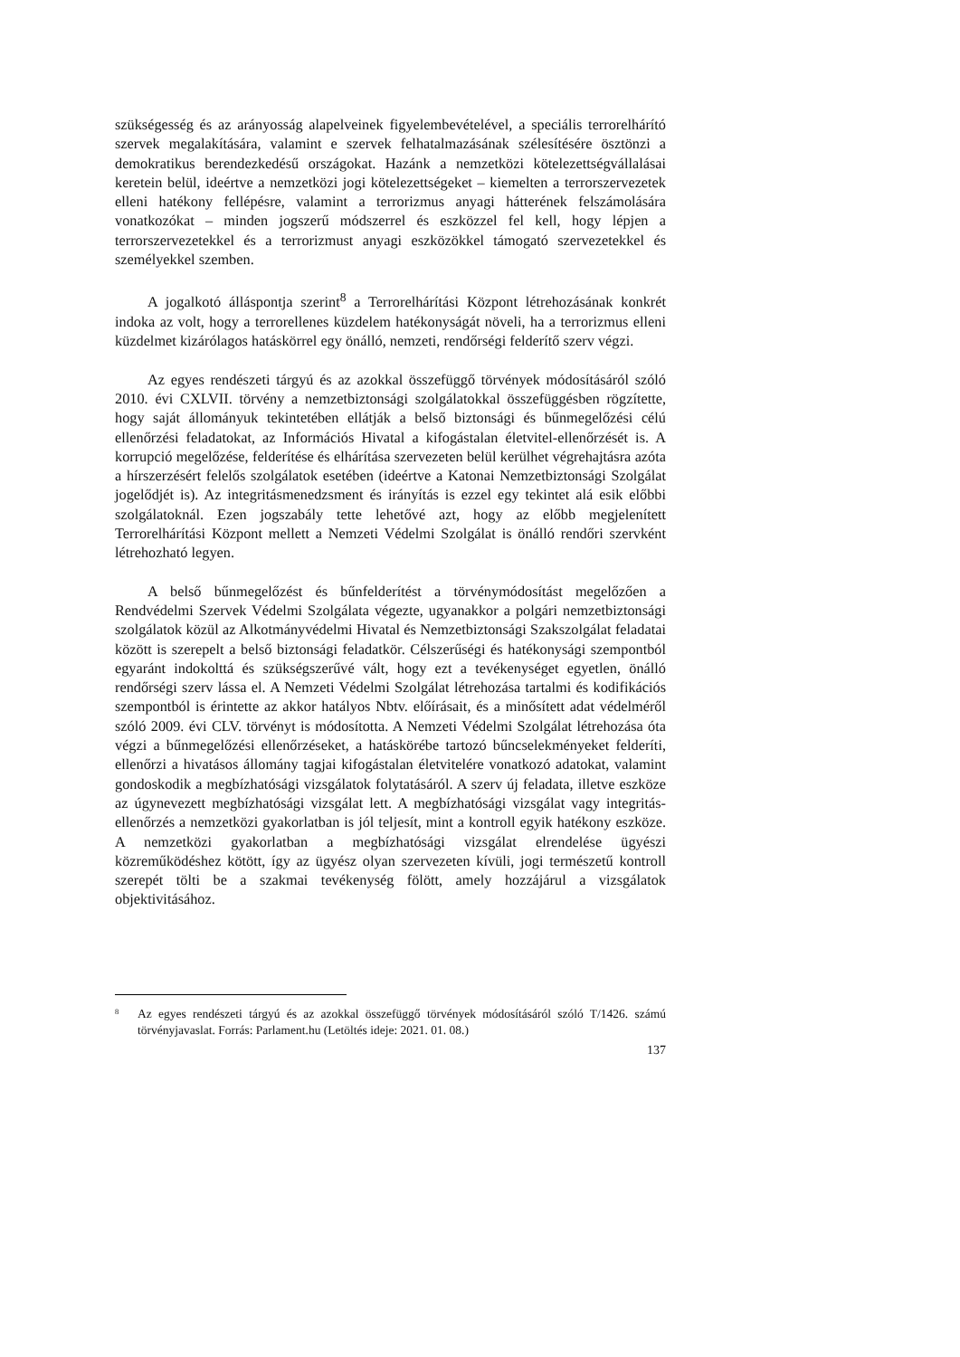szükségesség és az arányosság alapelveinek figyelembevételével, a speciális terrorelhárító szervek megalakítására, valamint e szervek felhatalmazásának szélesítésére ösztönzi a demokratikus berendezkedésű országokat. Hazánk a nemzetközi kötelezettségvállalásai keretein belül, ideértve a nemzetközi jogi kötelezettségeket – kiemelten a terrorszervezetek elleni hatékony fellépésre, valamint a terrorizmus anyagi hátterének felszámolására vonatkozókat – minden jogszerű módszerrel és eszközzel fel kell, hogy lépjen a terrorszervezetekkel és a terrorizmust anyagi eszközökkel támogató szervezetekkel és személyekkel szemben.
A jogalkotó álláspontja szerint<sup>8</sup> a Terrorelhárítási Központ létrehozásának konkrét indoka az volt, hogy a terrorellenes küzdelem hatékonyságát növeli, ha a terrorizmus elleni küzdelmet kizárólagos hatáskörrel egy önálló, nemzeti, rendőrségi felderítő szerv végzi.
Az egyes rendészeti tárgyú és az azokkal összefüggő törvények módosításáról szóló 2010. évi CXLVII. törvény a nemzetbiztonsági szolgálatokkal összefüggésben rögzítette, hogy saját állományuk tekintetében ellátják a belső biztonsági és bűnmegelőzési célú ellenőrzési feladatokat, az Információs Hivatal a kifogástalan életvitel-ellenőrzését is. A korrupció megelőzése, felderítése és elhárítása szervezeten belül kerülhet végrehajtásra azóta a hírszerzésért felelős szolgálatok esetében (ideértve a Katonai Nemzetbiztonsági Szolgálat jogelődjét is). Az integritásmenedzsment és irányítás is ezzel egy tekintet alá esik előbbi szolgálatoknál. Ezen jogszabály tette lehetővé azt, hogy az előbb megjelenített Terrorelhárítási Központ mellett a Nemzeti Védelmi Szolgálat is önálló rendőri szervként létrehozható legyen.
A belső bűnmegelőzést és bűnfelderítést a törvénymódosítást megelőzően a Rendvédelmi Szervek Védelmi Szolgálata végezte, ugyanakkor a polgári nemzetbiztonsági szolgálatok közül az Alkotmányvédelmi Hivatal és Nemzetbiztonsági Szakszolgálat feladatai között is szerepelt a belső biztonsági feladatkör. Célszerűségi és hatékonysági szempontból egyaránt indokolttá és szükségszerűvé vált, hogy ezt a tevékenységet egyetlen, önálló rendőrségi szerv lássa el. A Nemzeti Védelmi Szolgálat létrehozása tartalmi és kodifikációs szempontból is érintette az akkor hatályos Nbtv. előírásait, és a minősített adat védelméről szóló 2009. évi CLV. törvényt is módosította. A Nemzeti Védelmi Szolgálat létrehozása óta végzi a bűnmegelőzési ellenőrzéseket, a hatáskörébe tartozó bűncselekményeket felderíti, ellenőrzi a hivatásos állomány tagjai kifogástalan életvitelére vonatkozó adatokat, valamint gondoskodik a megbízhatósági vizsgálatok folytatásáról. A szerv új feladata, illetve eszköze az úgynevezett megbízhatósági vizsgálat lett. A megbízhatósági vizsgálat vagy integritás-ellenőrzés a nemzetközi gyakorlatban is jól teljesít, mint a kontroll egyik hatékony eszköze. A nemzetközi gyakorlatban a megbízhatósági vizsgálat elrendelése ügyészi közreműködéshez kötött, így az ügyész olyan szervezeten kívüli, jogi természetű kontroll szerepét tölti be a szakmai tevékenység fölött, amely hozzájárul a vizsgálatok objektivitásához.
<sup>8</sup> Az egyes rendészeti tárgyú és az azokkal összefüggő törvények módosításáról szóló T/1426. számú törvényjavaslat. Forrás: Parlament.hu (Letöltés ideje: 2021. 01. 08.)
137